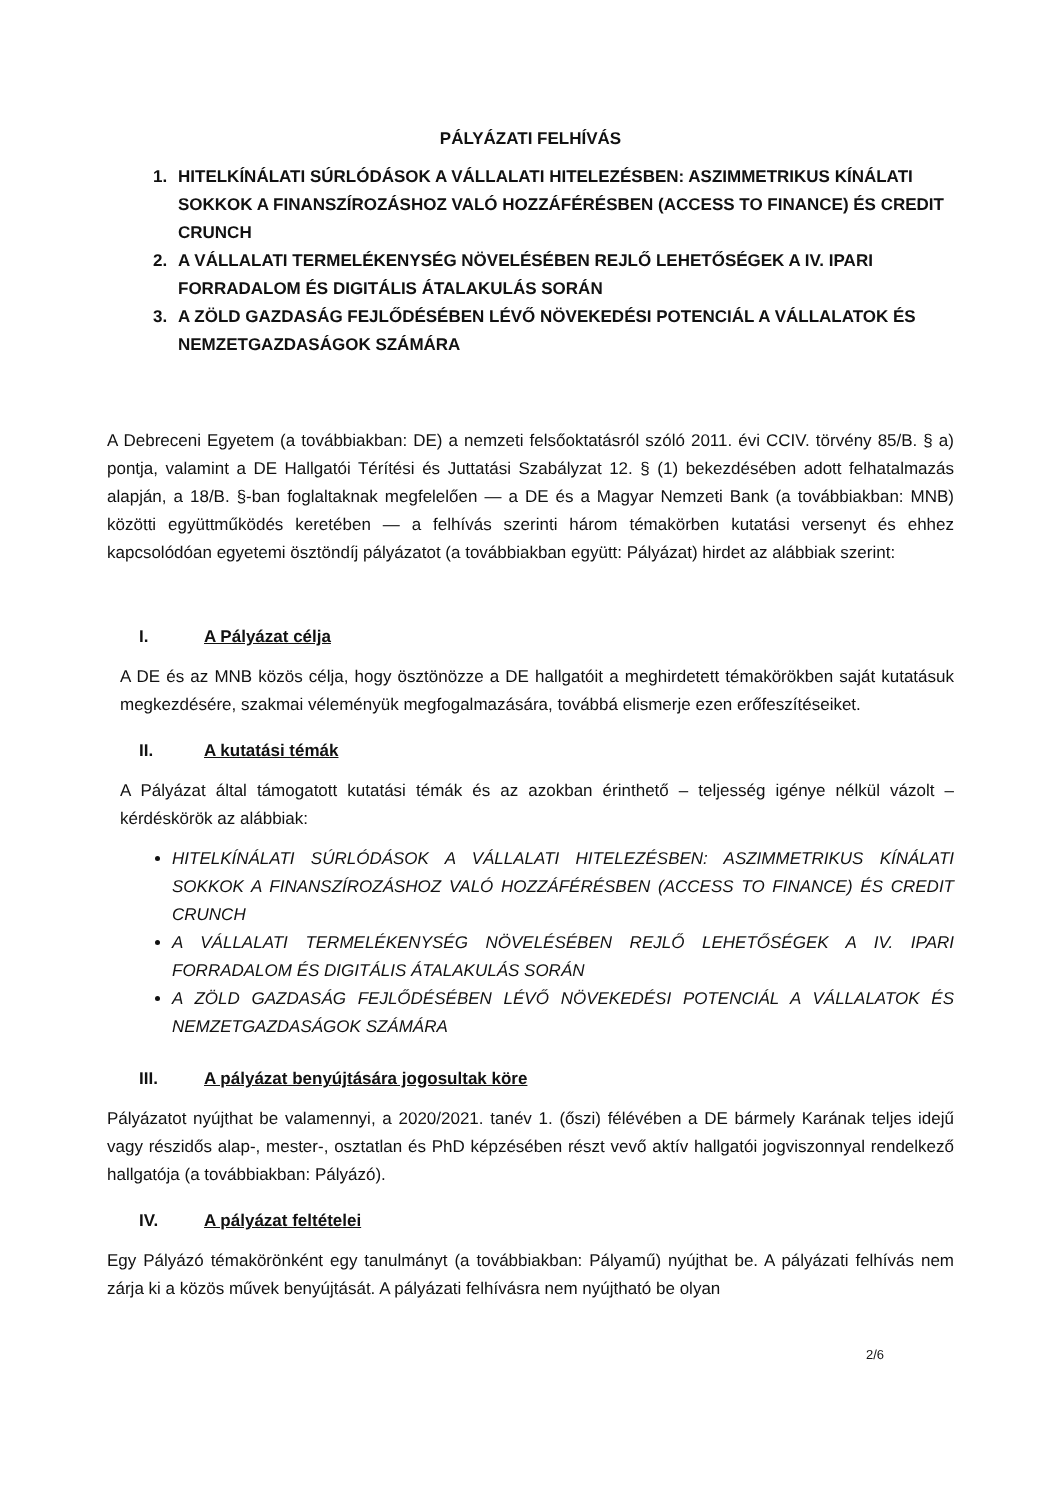PÁLYÁZATI FELHÍVÁS
1. HITELKÍNÁLATI SÚRLÓDÁSOK A VÁLLALATI HITELEZÉSBEN: ASZIMMETRIKUS KÍNÁLATI SOKKOK A FINANSZÍROZÁSHOZ VALÓ HOZZÁFÉRÉSBEN (ACCESS TO FINANCE) ÉS CREDIT CRUNCH
2. A VÁLLALATI TERMELÉKENYSÉG NÖVELÉSÉBEN REJLŐ LEHETŐSÉGEK A IV. IPARI FORRADALOM ÉS DIGITÁLIS ÁTALAKULÁS SORÁN
3. A ZÖLD GAZDASÁG FEJLŐDÉSÉBEN LÉVŐ NÖVEKEDÉSI POTENCIÁL A VÁLLALATOK ÉS NEMZETGAZDASÁGOK SZÁMÁRA
A Debreceni Egyetem (a továbbiakban: DE) a nemzeti felsőoktatásról szóló 2011. évi CCIV. törvény 85/B. § a) pontja, valamint a DE Hallgatói Térítési és Juttatási Szabályzat 12. § (1) bekezdésében adott felhatalmazás alapján, a 18/B. §-ban foglaltaknak megfelelően — a DE és a Magyar Nemzeti Bank (a továbbiakban: MNB) közötti együttműködés keretében — a felhívás szerinti három témakörben kutatási versenyt és ehhez kapcsolódóan egyetemi ösztöndíj pályázatot (a továbbiakban együtt: Pályázat) hirdet az alábbiak szerint:
I. A Pályázat célja
A DE és az MNB közös célja, hogy ösztönözze a DE hallgatóit a meghirdetett témakörökben saját kutatásuk megkezdésére, szakmai véleményük megfogalmazására, továbbá elismerje ezen erőfeszítéseiket.
II. A kutatási témák
A Pályázat által támogatott kutatási témák és az azokban érinthető – teljesség igénye nélkül vázolt – kérdéskörök az alábbiak:
HITELKÍNÁLATI SÚRLÓDÁSOK A VÁLLALATI HITELEZÉSBEN: ASZIMMETRIKUS KÍNÁLATI SOKKOK A FINANSZÍROZÁSHOZ VALÓ HOZZÁFÉRÉSBEN (ACCESS TO FINANCE) ÉS CREDIT CRUNCH
A VÁLLALATI TERMELÉKENYSÉG NÖVELÉSÉBEN REJLŐ LEHETŐSÉGEK A IV. IPARI FORRADALOM ÉS DIGITÁLIS ÁTALAKULÁS SORÁN
A ZÖLD GAZDASÁG FEJLŐDÉSÉBEN LÉVŐ NÖVEKEDÉSI POTENCIÁL A VÁLLALATOK ÉS NEMZETGAZDASÁGOK SZÁMÁRA
III. A pályázat benyújtására jogosultak köre
Pályázatot nyújthat be valamennyi, a 2020/2021. tanév 1. (őszi) félévében a DE bármely Karának teljes idejű vagy részidős alap-, mester-, osztatlan és PhD képzésében részt vevő aktív hallgatói jogviszonnyal rendelkező hallgatója (a továbbiakban: Pályázó).
IV. A pályázat feltételei
Egy Pályázó témakörönként egy tanulmányt (a továbbiakban: Pályamű) nyújthat be. A pályázati felhívás nem zárja ki a közös művek benyújtását. A pályázati felhívásra nem nyújtható be olyan
2/6